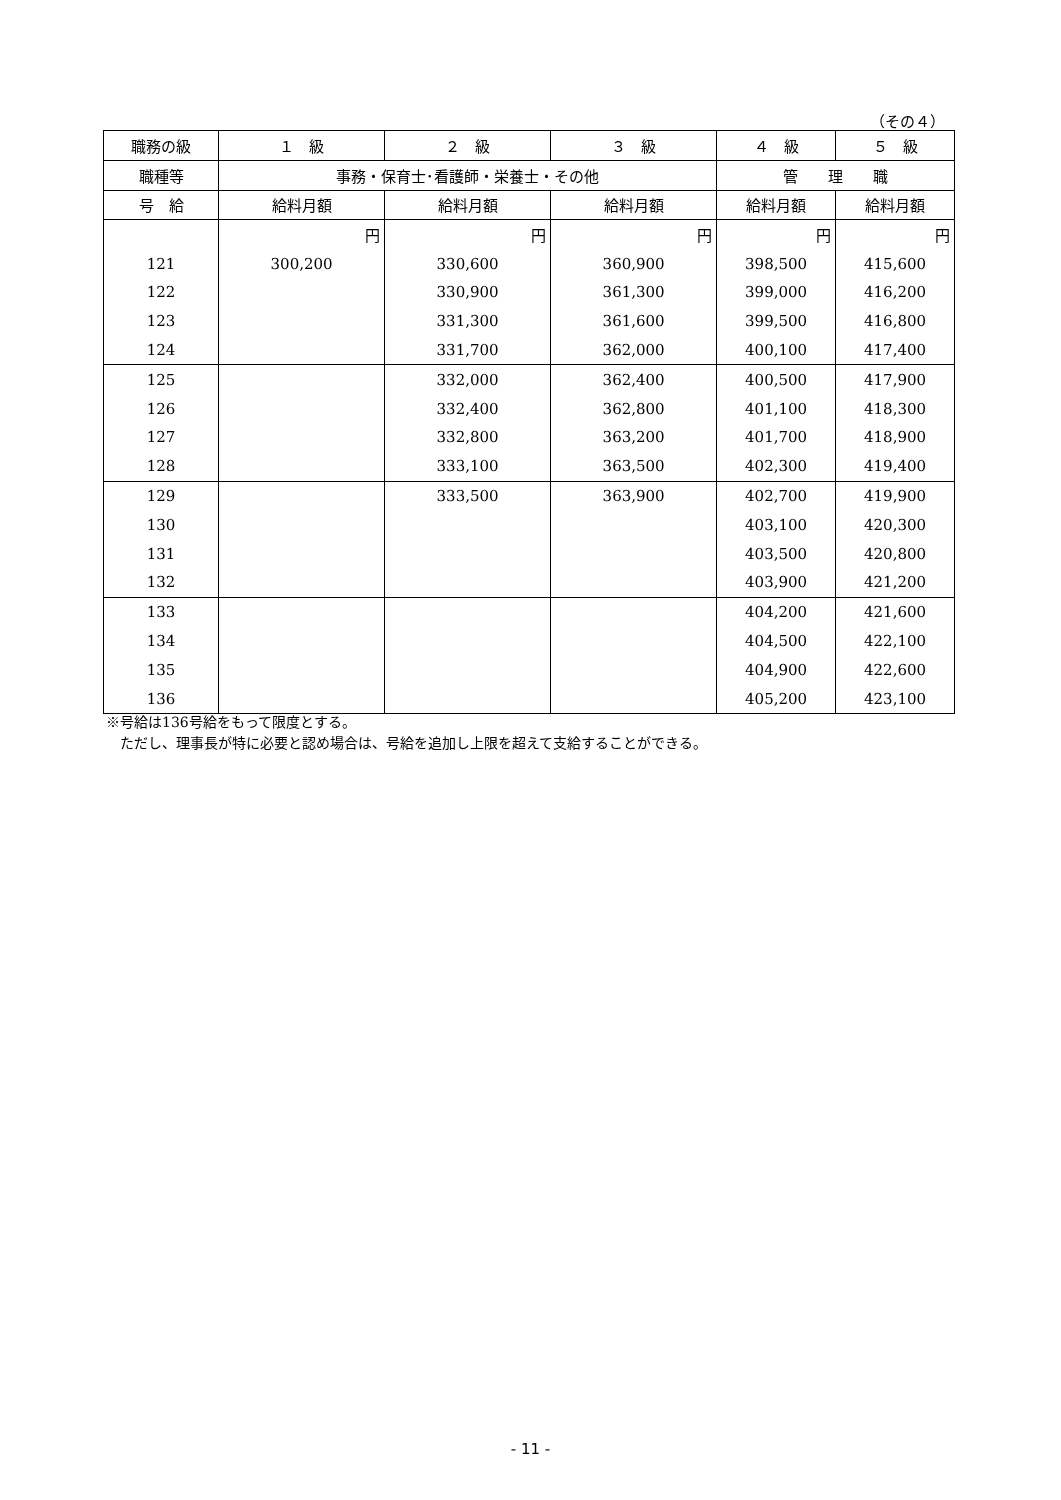（その４）
| 職務の級 | １ 級 | ２ 級 | ３ 級 | ４ 級 | ５ 級 |
| --- | --- | --- | --- | --- | --- |
| 職種等 | 事務・保育士･看護師・栄養士・その他 | | | 管 理 職 | |
| 号 給 | 給料月額 | 給料月額 | 給料月額 | 給料月額 | 給料月額 |
| | 円 | 円 | 円 | 円 | 円 |
| 121 | 300,200 | 330,600 | 360,900 | 398,500 | 415,600 |
| 122 | | 330,900 | 361,300 | 399,000 | 416,200 |
| 123 | | 331,300 | 361,600 | 399,500 | 416,800 |
| 124 | | 331,700 | 362,000 | 400,100 | 417,400 |
| 125 | | 332,000 | 362,400 | 400,500 | 417,900 |
| 126 | | 332,400 | 362,800 | 401,100 | 418,300 |
| 127 | | 332,800 | 363,200 | 401,700 | 418,900 |
| 128 | | 333,100 | 363,500 | 402,300 | 419,400 |
| 129 | | 333,500 | 363,900 | 402,700 | 419,900 |
| 130 | | | | 403,100 | 420,300 |
| 131 | | | | 403,500 | 420,800 |
| 132 | | | | 403,900 | 421,200 |
| 133 | | | | 404,200 | 421,600 |
| 134 | | | | 404,500 | 422,100 |
| 135 | | | | 404,900 | 422,600 |
| 136 | | | | 405,200 | 423,100 |
※号給は136号給をもって限度とする。
　ただし、理事長が特に必要と認め場合は、号給を追加し上限を超えて支給することができる。
- 11 -